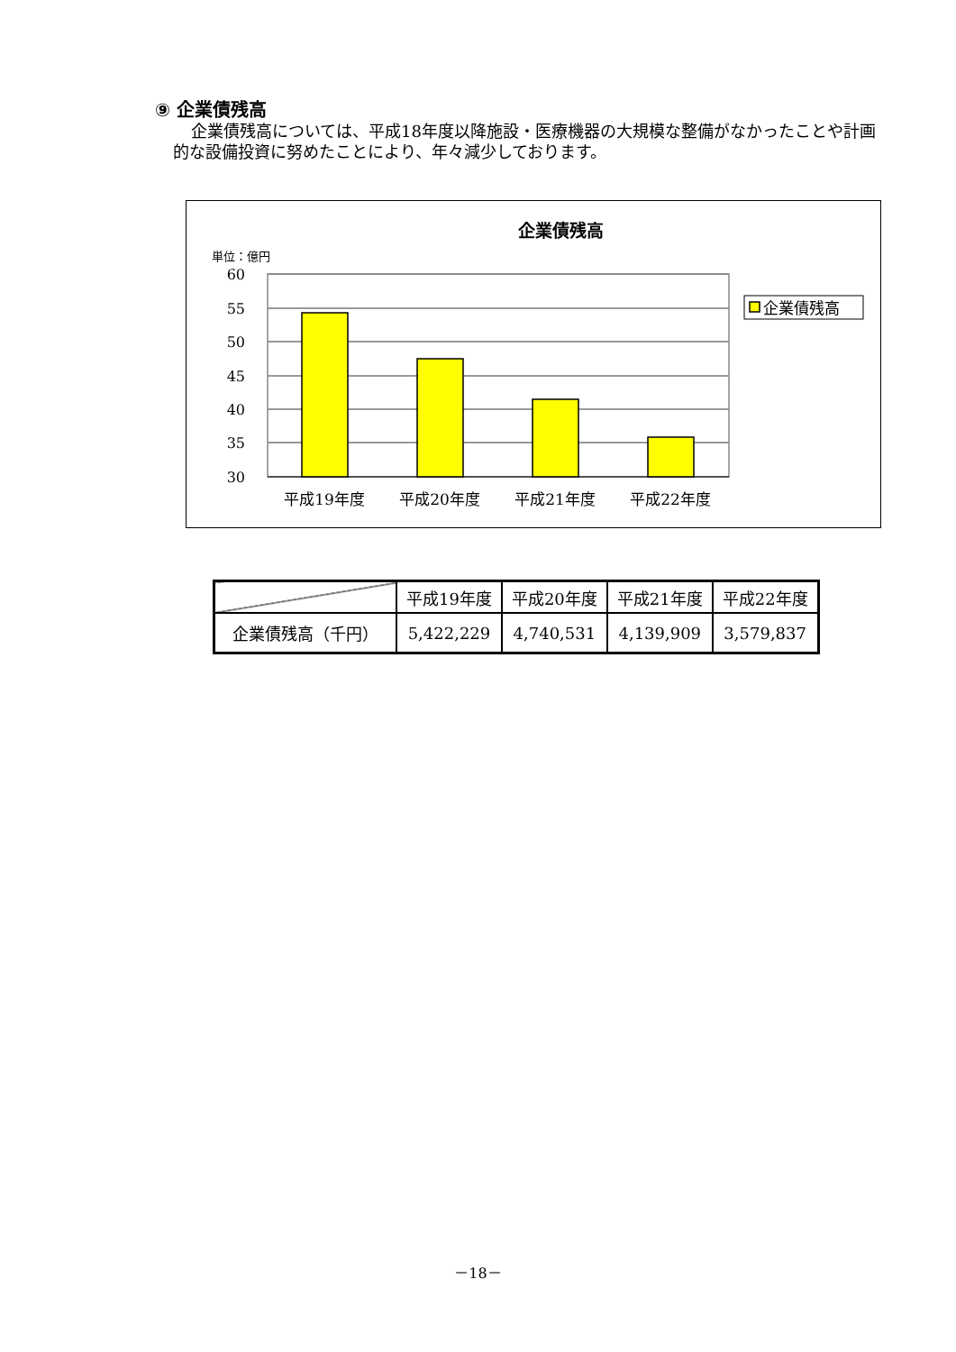⑨ 企業債残高
企業債残高については、平成18年度以降施設・医療機器の大規模な整備がなかったことや計画的な設備投資に努めたことにより、年々減少しております。
企業債残高
単位：億円
60
55
50
45
40
35
30
平成19年度
平成20年度
平成21年度
平成22年度
企業債残高
| | 平成19年度 | 平成20年度 | 平成21年度 | 平成22年度 |
| --- | --- | --- | --- | --- |
| 企業債残高（千円） | 5,422,229 | 4,740,531 | 4,139,909 | 3,579,837 |
－18－